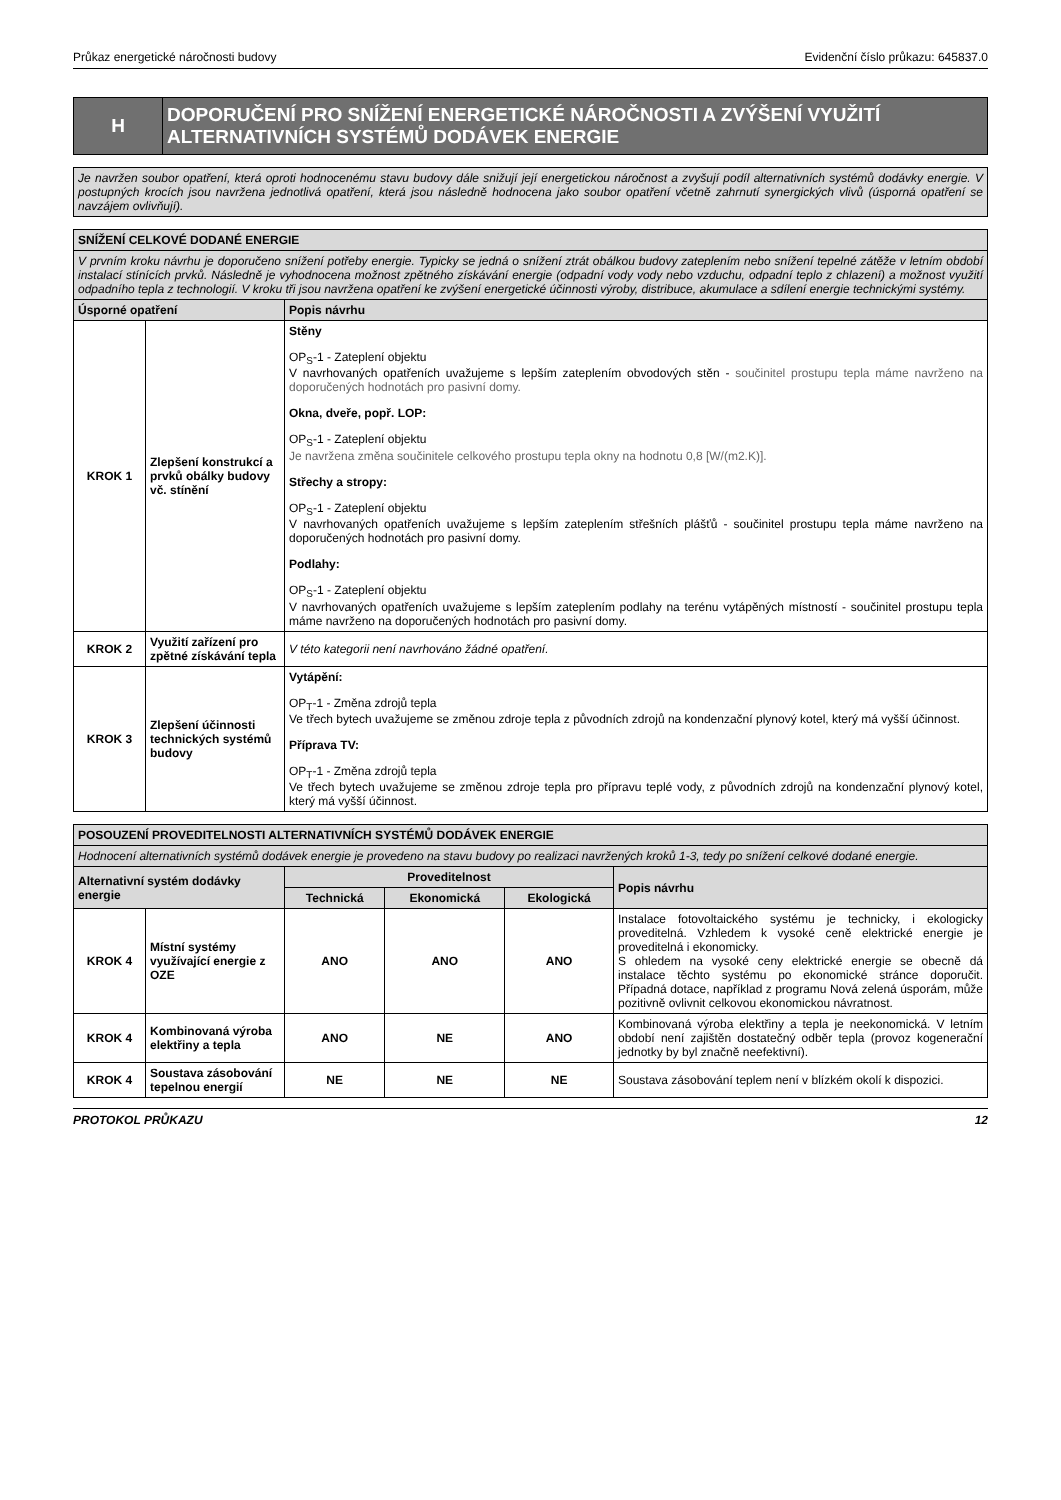Průkaz energetické náročnosti budovy Evidenční číslo průkazu: 645837.0
| H | DOPORUČENÍ PRO SNÍŽENÍ ENERGETICKÉ NÁROČNOSTI A ZVÝŠENÍ VYUŽITÍ ALTERNATIVNÍCH SYSTÉMŮ DODÁVEK ENERGIE |
| Je navržen soubor opatření, která oproti hodnocenému stavu budovy dále snižují její energetickou náročnost a zvyšují podíl alternativních systémů dodávky energie. V postupných krocích jsou navržena jednotlivá opatření, která jsou následně hodnocena jako soubor opatření včetně zahrnutí synergických vlivů (úsporná opatření se navzájem ovlivňují). |
| SNÍŽENÍ CELKOVÉ DODANÉ ENERGIE | | |
| V prvním kroku návrhu je doporučeno snížení potřeby energie. Typicky se jedná o snížení ztrát obálkou budovy zateplením nebo snížení tepelné zátěže v letním období instalací stínících prvků. Následně je vyhodnocena možnost zpětného získávání energie (odpadní vody vody nebo vzduchu, odpadní teplo z chlazení) a možnost využití odpadního tepla z technologií. V kroku tři jsou navržena opatření ke zvýšení energetické účinnosti výroby, distribuce, akumulace a sdílení energie technickými systémy. | | |
| Úsporné opatření | | Popis návrhu |
| KROK 1 | Zlepšení konstrukcí a prvků obálky budovy vč. stínění | Stěny OP<sub>S</sub>-1 - Zateplení objektu V navrhovaných opatřeních uvažujeme s lepším zateplením obvodových stěn - součinitel prostupu tepla máme navrženo na doporučených hodnotách pro pasivní domy. Okna, dveře, popř. LOP: OP<sub>S</sub>-1 - Zateplení objektu Je navržena změna součinitele celkového prostupu tepla okny na hodnotu 0,8 [W/(m2.K)]. Střechy a stropy: OP<sub>S</sub>-1 - Zateplení objektu V navrhovaných opatřeních uvažujeme s lepším zateplením střešních plášťů - součinitel prostupu tepla máme navrženo na doporučených hodnotách pro pasivní domy. Podlahy: OP<sub>S</sub>-1 - Zateplení objektu V navrhovaných opatřeních uvažujeme s lepším zateplením podlahy na terénu vytápěných místností - součinitel prostupu tepla máme navrženo na doporučených hodnotách pro pasivní domy. |
| KROK 2 | Využití zařízení pro zpětné získávání tepla | V této kategorii není navrhováno žádné opatření. |
| KROK 3 | Zlepšení účinnosti technických systémů budovy | Vytápění: OP<sub>T</sub>-1 - Změna zdrojů tepla Ve třech bytech uvažujeme se změnou zdroje tepla z původních zdrojů na kondenzační plynový kotel, který má vyšší účinnost. Příprava TV: OP<sub>T</sub>-1 - Změna zdrojů tepla Ve třech bytech uvažujeme se změnou zdroje tepla pro přípravu teplé vody, z původních zdrojů na kondenzační plynový kotel, který má vyšší účinnost. |
| POSOUZENÍ PROVEDITELNOSTI ALTERNATIVNÍCH SYSTÉMŮ DODÁVEK ENERGIE | | | | | |
| Hodnocení alternativních systémů dodávek energie je provedeno na stavu budovy po realizaci navržených kroků 1-3, tedy po snížení celkové dodané energie. | | | | | |
| Alternativní systém dodávky energie | | Proveditelnost | | | Popis návrhu |
| | | Technická | Ekonomická | Ekologická | |
| KROK 4 | Místní systémy využívající energie z OZE | ANO | ANO | ANO | Instalace fotovoltaického systému je technicky, i ekologicky proveditelná. Vzhledem k vysoké ceně elektrické energie je proveditelná i ekonomicky. S ohledem na vysoké ceny elektrické energie se obecně dá instalace těchto systému po ekonomické stránce doporučit. Případná dotace, například z programu Nová zelená úsporám, může pozitivně ovlivnit celkovou ekonomickou návratnost. |
| KROK 4 | Kombinovaná výroba elektřiny a tepla | ANO | NE | ANO | Kombinovaná výroba elektřiny a tepla je neekonomická. V letním období není zajištěn dostatečný odběr tepla (provoz kogenerační jednotky by byl značně neefektivní). |
| KROK 4 | Soustava zásobování tepelnou energií | NE | NE | NE | Soustava zásobování teplem není v blízkém okolí k dispozici. |
PROTOKOL PRŮKAZU 12